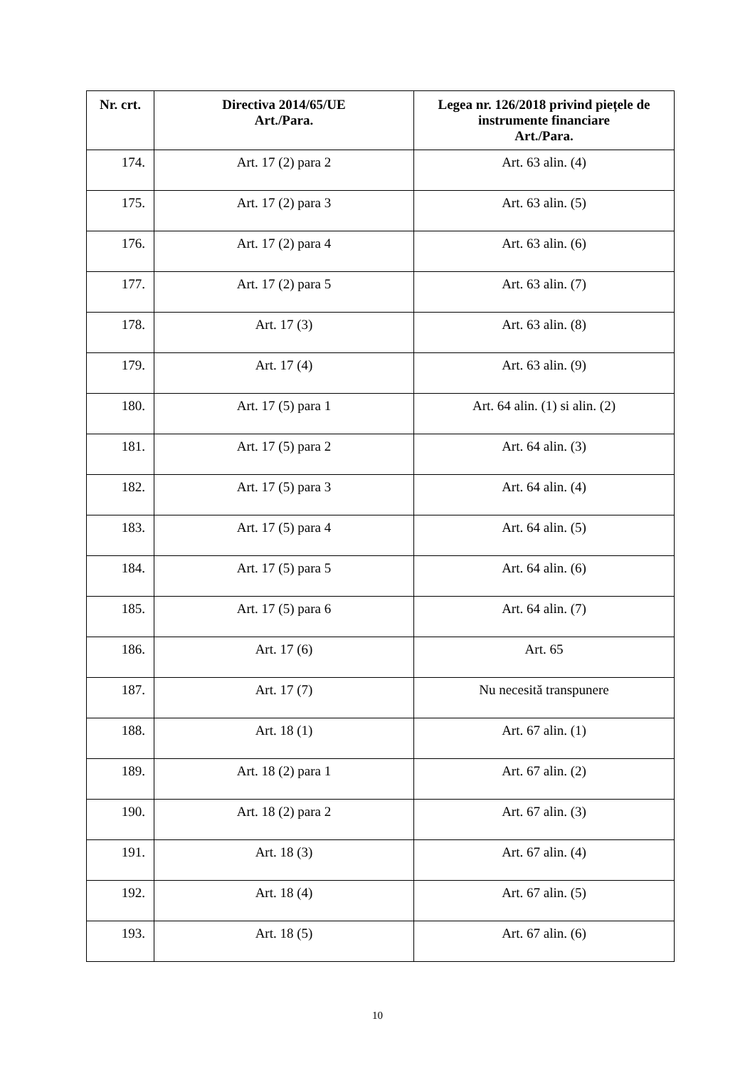| Nr. crt. | Directiva 2014/65/UE Art./Para. | Legea nr. 126/2018 privind piețele de instrumente financiare Art./Para. |
| --- | --- | --- |
| 174. | Art. 17 (2) para 2 | Art. 63 alin. (4) |
| 175. | Art. 17 (2) para 3 | Art. 63 alin. (5) |
| 176. | Art. 17 (2) para 4 | Art. 63 alin. (6) |
| 177. | Art. 17 (2) para 5 | Art. 63 alin. (7) |
| 178. | Art. 17 (3) | Art. 63 alin. (8) |
| 179. | Art. 17 (4) | Art. 63 alin. (9) |
| 180. | Art. 17 (5) para 1 | Art. 64 alin. (1) si alin. (2) |
| 181. | Art. 17 (5) para 2 | Art. 64 alin. (3) |
| 182. | Art. 17 (5) para 3 | Art. 64 alin. (4) |
| 183. | Art. 17 (5) para 4 | Art. 64 alin. (5) |
| 184. | Art. 17 (5) para 5 | Art. 64 alin. (6) |
| 185. | Art. 17 (5) para 6 | Art. 64 alin. (7) |
| 186. | Art. 17 (6) | Art. 65 |
| 187. | Art. 17 (7) | Nu necesită transpunere |
| 188. | Art. 18 (1) | Art. 67 alin. (1) |
| 189. | Art. 18 (2) para 1 | Art. 67 alin. (2) |
| 190. | Art. 18 (2) para 2 | Art. 67 alin. (3) |
| 191. | Art. 18 (3) | Art. 67 alin. (4) |
| 192. | Art. 18 (4) | Art. 67 alin. (5) |
| 193. | Art. 18 (5) | Art. 67 alin. (6) |
10